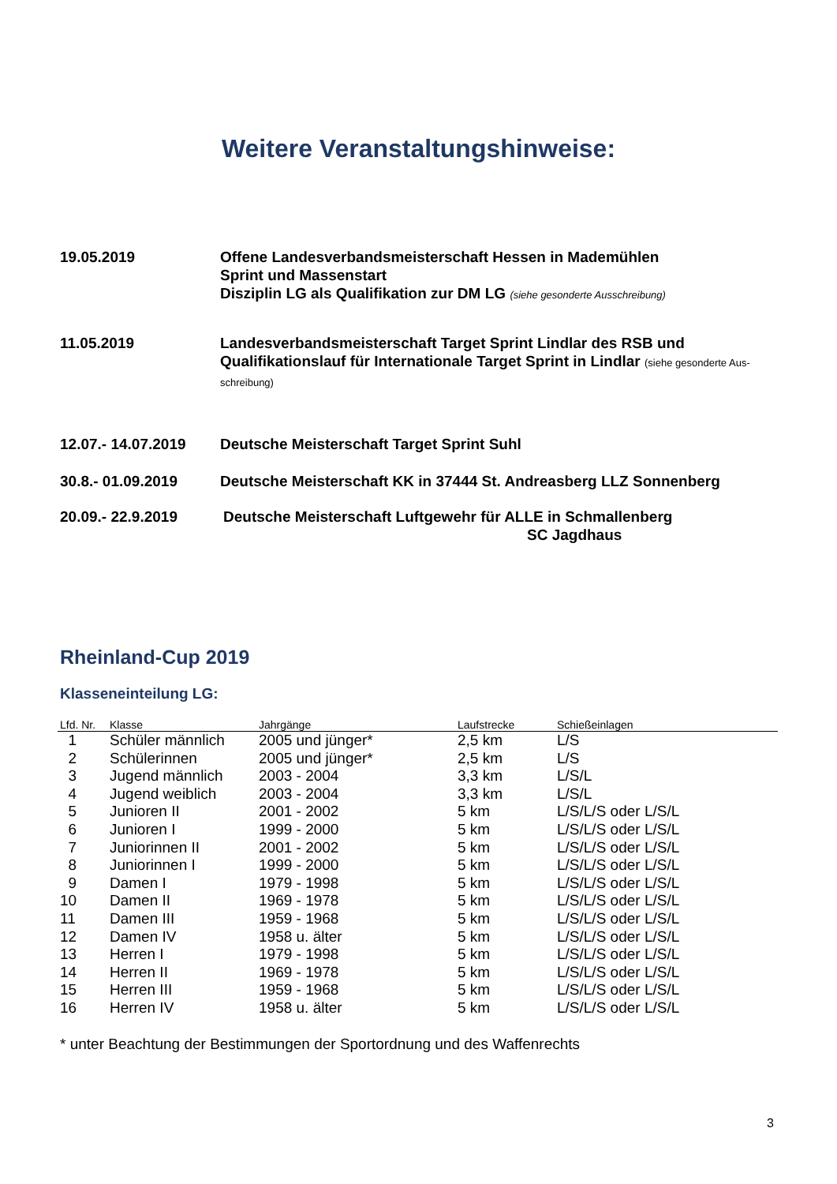Weitere Veranstaltungshinweise:
19.05.2019 Offene Landesverbandsmeisterschaft Hessen in Mademühlen
Sprint und Massenstart
Disziplin LG als Qualifikation zur DM LG (siehe gesonderte Ausschreibung)
11.05.2019 Landesverbandsmeisterschaft Target Sprint Lindlar des RSB und Qualifikationslauf für Internationale Target Sprint in Lindlar (siehe gesonderte Aus-schreibung)
12.07.- 14.07.2019
Deutsche Meisterschaft Target Sprint Suhl
30.8.- 01.09.2019 Deutsche Meisterschaft KK in 37444 St. Andreasberg LLZ Sonnenberg
20.09.- 22.9.2019 Deutsche Meisterschaft Luftgewehr für ALLE in Schmallenberg
SC Jagdhaus
Rheinland-Cup 2019
Klasseneinteilung LG:
| Lfd. Nr. | Klasse | Jahrgänge | Laufstrecke | Schießeinlagen |
| --- | --- | --- | --- | --- |
| 1 | Schüler männlich | 2005 und jünger* | 2,5 km | L/S |
| 2 | Schülerinnen | 2005 und jünger* | 2,5 km | L/S |
| 3 | Jugend männlich | 2003 - 2004 | 3,3 km | L/S/L |
| 4 | Jugend weiblich | 2003 - 2004 | 3,3 km | L/S/L |
| 5 | Junioren II | 2001 - 2002 | 5 km | L/S/L/S oder L/S/L |
| 6 | Junioren I | 1999 - 2000 | 5 km | L/S/L/S oder L/S/L |
| 7 | Juniorinnen II | 2001 - 2002 | 5 km | L/S/L/S oder L/S/L |
| 8 | Juniorinnen I | 1999 - 2000 | 5 km | L/S/L/S oder L/S/L |
| 9 | Damen I | 1979 - 1998 | 5 km | L/S/L/S oder L/S/L |
| 10 | Damen II | 1969 - 1978 | 5 km | L/S/L/S oder L/S/L |
| 11 | Damen III | 1959 - 1968 | 5 km | L/S/L/S oder L/S/L |
| 12 | Damen IV | 1958 u. älter | 5 km | L/S/L/S oder L/S/L |
| 13 | Herren I | 1979 - 1998 | 5 km | L/S/L/S oder L/S/L |
| 14 | Herren II | 1969 - 1978 | 5 km | L/S/L/S oder L/S/L |
| 15 | Herren III | 1959 - 1968 | 5 km | L/S/L/S oder L/S/L |
| 16 | Herren IV | 1958 u. älter | 5 km | L/S/L/S oder L/S/L |
* unter Beachtung der Bestimmungen der Sportordnung und des Waffenrechts
3